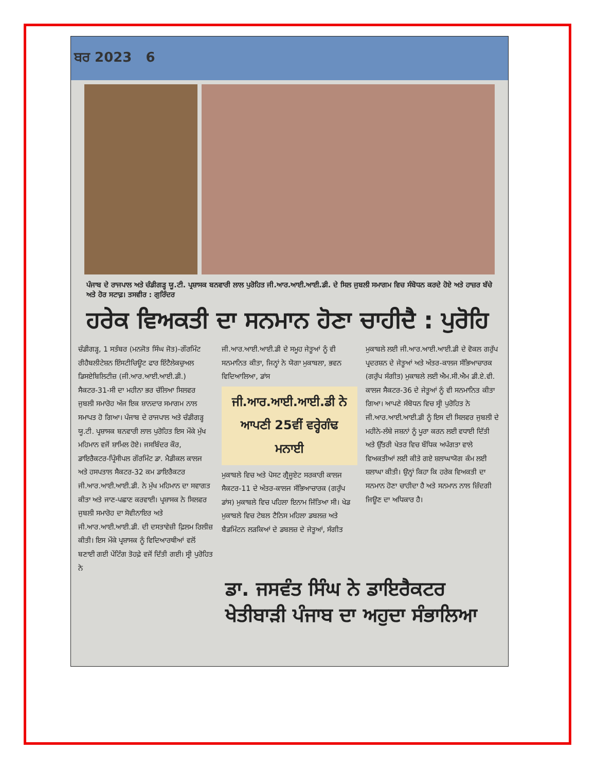ਬਰ 2023 6
ਪੰਜਾਬ ਦੇ ਰਾਜਪਾਲ ਅਤੇ ਚੰਡੀਗੜ੍ਹ ਯੂ.ਟੀ. ਪ੍ਰਸ਼ਾਸਕ ਬਨਵਾਰੀ ਲਾਲ ਪੁਰੋਹਿਤ ਜੀ.ਆਰ.ਆਈ.ਆਈ.ਡੀ. ਦੇ ਸਿਲ ਜੁਬਲੀ ਸਮਾਗਮ ਵਿਚ ਸੰਬੋਧਨ ਕਰਦੇ ਹੋਏ ਅਤੇ ਹਾਜ਼ਰ ਬੱਚੇ ਅਤੇ ਹੋਰ ਸਟਾਫ਼। ਤਸਵੀਰ : ਗੁਰਿੰਦਰ
ਹਰੇਕ ਵਿਅਕਤੀ ਦਾ ਸਨਮਾਨ ਹੋਣਾ ਚਾਹੀਦੈ : ਪੁਰੋਹਿ
ਚੰਡੀਗੜ੍ਹ, 1 ਸਤੰਬਰ (ਮਨਜੋਤ ਸਿੰਘ ਜੋਤ)-ਗੌਰਮਿੰਟ ਰੀਹੈਬਲੀਟੇਸ਼ਨ ਇੰਸਟੀਚਿਊਟ ਫਾਰ ਇੰਟੈਲੇਕਚੁਅਲ ਡਿਸਏਬਿਲਿਟੀਜ਼ (ਜੀ.ਆਰ.ਆਈ.ਆਈ.ਡੀ.) ਸੈਕਟਰ-31-ਸੀ ਦਾ ਮਹੀਨਾ ਭਰ ਚੱਲਿਆ ਸਿਲਵਰ ਜੁਬਲੀ ਸਮਾਰੋਹ ਅੱਜ ਇਕ ਸ਼ਾਨਦਾਰ ਸਮਾਗਮ ਨਾਲ ਸਮਾਪਤ ਹੋ ਗਿਆ। ਪੰਜਾਬ ਦੇ ਰਾਜਪਾਲ ਅਤੇ ਚੰਡੀਗੜ੍ਹ ਯੂ.ਟੀ. ਪ੍ਰਸ਼ਾਸਕ ਬਨਵਾਰੀ ਲਾਲ ਪੁਰੋਹਿਤ ਇਸ ਮੌਕੇ ਮੁੱਖ ਮਹਿਮਾਨ ਵਜੋਂ ਸ਼ਾਮਿਲ ਹੋਏ। ਜਸਬਿੰਦਰ ਕੌਰ, ਡਾਇਰੈਕਟਰ-ਪ੍ਰਿੰਸੀਪਲ ਗੌਰਮਿੰਟ ਡਾ. ਮੈਡੀਕਲ ਕਾਲਜ ਅਤੇ ਹਸਪਤਾਲ ਸੈਕਟਰ-32 ਕਮ ਡਾਇਰੈਕਟਰ ਜੀ.ਆਰ.ਆਈ.ਆਈ.ਡੀ. ਨੇ ਮੁੱਖ ਮਹਿਮਾਨ ਦਾ ਸਵਾਗਤ ਕੀਤਾ ਅਤੇ ਜਾਣ-ਪਛਾਣ ਕਰਵਾਈ। ਪ੍ਰਸ਼ਾਸਕ ਨੇ ਸਿਲਵਰ ਜੁਬਲੀ ਸਮਾਰੋਹ ਦਾ ਸੋਵੀਨਾਇਰ ਅਤੇ ਜੀ.ਆਰ.ਆਈ.ਆਈ.ਡੀ. ਦੀ ਦਸਤਾਵੇਜ਼ੀ ਫ਼ਿਲਮ ਰਿਲੀਜ਼ ਕੀਤੀ। ਇਸ ਮੌਕੇ ਪ੍ਰਸ਼ਾਸਕ ਨੂੰ ਵਿਦਿਆਰਥੀਆਂ ਵਲੋਂ ਬਣਾਈ ਗਈ ਪੇਂਟਿੰਗ ਤੋਹਫ਼ੇ ਵਜੋਂ ਦਿੱਤੀ ਗਈ। ਸ੍ਰੀ ਪੁਰੋਹਿਤ ਨੇ
ਜੀ.ਆਰ.ਆਈ.ਆਈ.ਡੀ ਦੇ ਸਮੂਹ ਜੇਤੂਆਂ ਨੂੰ ਵੀ ਸਨਮਾਨਿਤ ਕੀਤਾ, ਜਿਨ੍ਹਾਂ ਨੇ ਯੋਗਾ ਮੁਕਾਬਲਾ, ਭਵਨ ਵਿਦਿਆਲਿਆ, ਡਾਂਸ
ਜੀ.ਆਰ.ਆਈ.ਆਈ.ਡੀ ਨੇ ਆਪਣੀ 25ਵੀਂ ਵਰ੍ਹੇਗੰਢ ਮਨਾਈ
ਮੁਕਾਬਲੇ ਵਿਚ ਅਤੇ ਪੋਸਟ ਗ੍ਰੈਜੂਏਟ ਸਰਕਾਰੀ ਕਾਲਜ ਸੈਕਟਰ-11 ਦੇ ਅੰਤਰ-ਕਾਲਜ ਸੱਭਿਆਚਾਰਕ (ਗਰੁੱਪ ਡਾਂਸ) ਮੁਕਾਬਲੇ ਵਿਚ ਪਹਿਲਾ ਇਨਾਮ ਜਿੱਤਿਆ ਸੀ। ਖੇਡ ਮੁਕਾਬਲੇ ਵਿਚ ਟੇਬਲ ਟੈਨਿਸ ਮਹਿਲਾ ਡਬਲਜ਼ ਅਤੇ ਬੈਡਮਿੰਟਨ ਲੜਕਿਆਂ ਦੇ ਡਬਲਜ਼ ਦੇ ਜੇਤੂਆਂ, ਸੰਗੀਤ
ਮੁਕਾਬਲੇ ਲਈ ਜੀ.ਆਰ.ਆਈ.ਆਈ.ਡੀ ਦੇ ਵੋਕਲ ਗਰੁੱਪ ਪ੍ਰਦਰਸ਼ਨ ਦੇ ਜੇਤੂਆਂ ਅਤੇ ਅੰਤਰ-ਕਾਲਜ ਸੱਭਿਆਚਾਰਕ (ਗਰੁੱਪ ਸੰਗੀਤ) ਮੁਕਾਬਲੇ ਲਈ ਐਮ.ਸੀ.ਐਮ ਡੀ.ਏ.ਵੀ. ਕਾਲਜ ਸੈਕਟਰ-36 ਦੇ ਜੇਤੂਆਂ ਨੂੰ ਵੀ ਸਨਮਾਨਿਤ ਕੀਤਾ ਗਿਆ। ਆਪਣੇ ਸੰਬੋਧਨ ਵਿਚ ਸ੍ਰੀ ਪੁਰੋਹਿਤ ਨੇ ਜੀ.ਆਰ.ਆਈ.ਆਈ.ਡੀ ਨੂੰ ਇਸ ਦੀ ਸਿਲਵਰ ਜੁਬਲੀ ਦੇ ਮਹੀਨੇ-ਲੰਬੇ ਜਸ਼ਨਾਂ ਨੂੰ ਪੂਰਾ ਕਰਨ ਲਈ ਵਧਾਈ ਦਿੱਤੀ ਅਤੇ ਉੱਤਰੀ ਖੇਤਰ ਵਿਚ ਬੌਧਿਕ ਅਪੰਗਤਾ ਵਾਲੇ ਵਿਅਕਤੀਆਂ ਲਈ ਕੀਤੇ ਗਏ ਸ਼ਲਾਘਾਯੋਗ ਕੰਮ ਲਈ ਸ਼ਲਾਘਾ ਕੀਤੀ। ਉਨ੍ਹਾਂ ਕਿਹਾ ਕਿ ਹਰੇਕ ਵਿਅਕਤੀ ਦਾ ਸਨਮਾਨ ਹੋਣਾ ਚਾਹੀਦਾ ਹੈ ਅਤੇ ਸਨਮਾਨ ਨਾਲ ਜ਼ਿੰਦਗੀ ਜਿਊਣ ਦਾ ਅਧਿਕਾਰ ਹੈ।
ਡਾ. ਜਸਵੰਤ ਸਿੰਘ ਨੇ ਡਾਇਰੈਕਟਰ ਖੇਤੀਬਾੜੀ ਪੰਜਾਬ ਦਾ ਅਹੁਦਾ ਸੰਭਾਲਿਆ